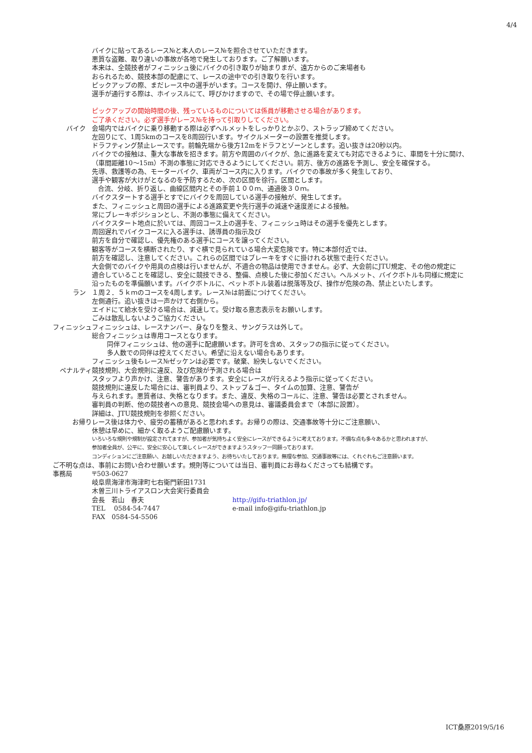4/4
バイクに貼ってあるレース№と本人のレース№を照合させていただきます。
悪質な盗難、取り違いの事故が各地で発生しております。ご了解願います。
本来は、全競技者がフィニッシュ後にバイクの引き取りが始まりまが、遠方からのご来場者も
おられるため、競技本部の配慮にて、レースの途中での引き取りを行います。
ピックアップの際、まだレース中の選手がいます。コースを開け、停止願います。
選手が通行する際は、ホイッスルにて、呼びかけますので、その場で停止願います。
ピックアップの開始時間の後、残っているものについては係員が移動させる場合があります。
ご了承ください。必ず選手がレース№を持って引取りしてください。
バイク 会場内ではバイクに乗り移動する際は必ずヘルメットをしっかりとかぶり、ストラップ締めてください。
左回りにて、1周5kmのコースを8周回行います。サイクルメーターの設置を推奨します。
ドラフティング禁止レースです。前輪先端から後方12mをドラフとゾーンとします。追い抜きは20秒以内。
バイクでの接触は、重大な事故を招きます。前方や周囲のバイクが、急に進路を変えても対応できるように、車間を十分に開け、
（車間距離10～15m）不測の事態に対応できるようにしてください。前方、後方の進路を予測し、安全を確保する。
先導、救護等の為、モーターバイク、車両がコース内に入ります。バイクでの事故が多く発生しており、
選手や観客が大けがとなるのを予防するため、次の区間を徐行。区間とします。
合流、分岐、折り返し、曲線区間内とその手前１００ｍ、通過後３０ｍ。
バイクスタートする選手とすでにバイクを周回している選手の接触が、発生してます。
また、フィニッシュと周回の選手による進路変更や先行選手の減速や速度差による接触。
常にブレーキポジションとし、不測の事態に備えてください。
バイクスタート地点に於いては、周回コース上の選手を、フィニッシュ時はその選手を優先とします。
周回遅れでバイクコースに入る選手は、誘導員の指示及び
前方を自分で確認し、優先権のある選手にコースを譲ってください。
観客等がコースを横断されたり、すぐ横で見られている場合大変危険です。特に本部付近では、
前方を確認し、注意してください。これらの区間ではブレーキをすぐに掛けれる状態で走行ください。
大会側でのバイクや用具の点検は行いませんが、不適合の物品は使用できません。必ず、大会前にJTU規定、その他の規定に
適合していることを確認し、安全に競技できる、整備、点検した後に参加ください。ヘルメット、バイクボトルも同様に規定に
沿ったものを準備願います。バイクボトルに、ペットボトル装着は脱落等及び、操作が危険の為、禁止といたします。
ラン １周２．５ｋｍのコースを4周します。レース№は前面につけてください。
左側通行。追い抜きは一声かけて右側から。
エイドにて給水を受ける場合は、減速して。受け取る意志表示をお願いします。
ごみは散乱しないようご協力ください。
フィニッシュ フィニッシュは、レースナンバー、身なりを整え、サングラスは外して。
総合フィニッシュは専用コースとなります。
同伴フィニッシュは、他の選手に配慮願います。許可を含め、スタッフの指示に従ってください。
多人数での同伴は控えてください。希望に沿えない場合もあります。
フィニッシュ後もレース№ゼッケンは必要です。破棄、紛失しないでください。
ペナルティ 競技規則、大会規則に違反、及び危険が予測される場合は
スタッフより声かけ、注意、警告があります。安全にレースが行えるよう指示に従ってください。
競技規則に違反した場合には、審判員より、ストップ＆ゴー、タイムの加算、注意、警告が
与えられます。悪質者は、失格となります。また、違反、失格のコールに、注意、警告は必要とされません。
審判員の判断、他の競技者への意見、競技会場への意見は、審議委員会まで（本部に設置）。
詳細は、JTU競技規則を参照ください。
お帰り レース後は体力や、疲労の蓄積があると思われます。お帰りの際は、交通事故等十分にご注意願い、
休憩は早めに、細かく取るようご配慮願います。
いろいろな規則や規制が設定されてますが、参加者が気持ちよく安全にレースができるように考えております。不備な点も多々あるかと思われますが、
参加者全員が、公平に、安全に安心して楽しくレースができますようスタッフ一同願っております。
コンディションにご注意願い、お越しいただきますよう、お待ちいたしております。無理な参加、交通事故等には、くれぐれもご注意願います。
ご不明な点は、事前にお問い合わせ願います。規則等については当日、審判員にお尋ねくださっても結構です。
事務局 〒503-0627
岐阜県海津市海津町七右衛門新田1731
木曽三川トライアスロン大会実行委員会
会長　若山　春夫 http://gifu-triathlon.jp/
TEL　 0584-54-7447 e-mail info@gifu-triathlon.jp
FAX　0584-54-5506
ICT桑原2019/5/16